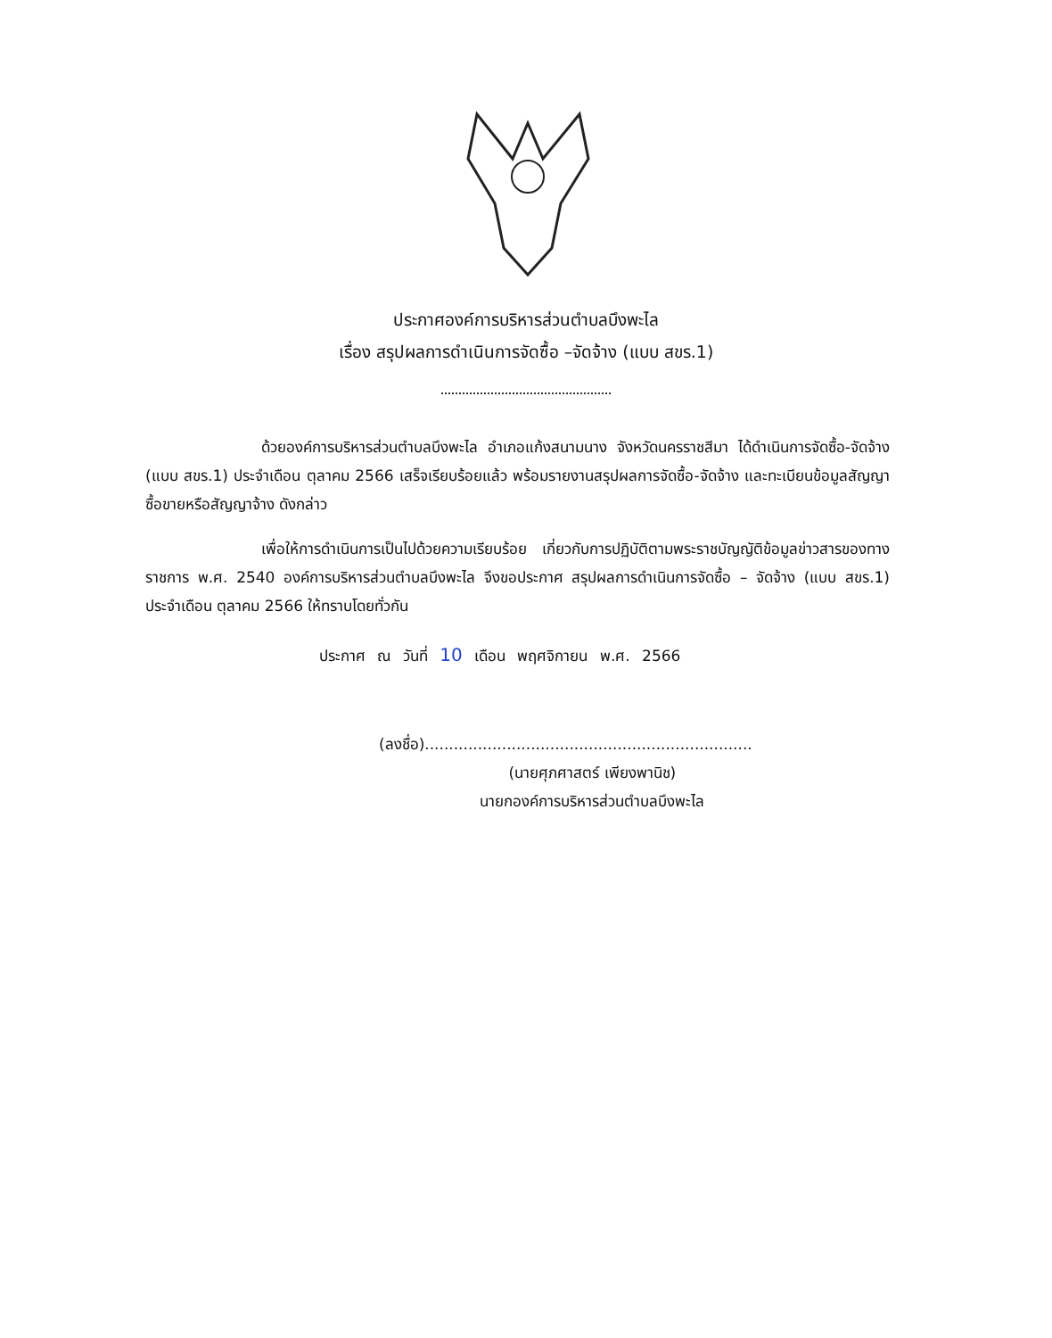ประกาศองค์การบริหารส่วนตำบลบึงพะไล
เรื่อง สรุปผลการดำเนินการจัดซื้อ –จัดจ้าง (แบบ สขร.1)
ด้วยองค์การบริหารส่วนตำบลบึงพะไล อำเภอแก้งสนามนาง จังหวัดนครราชสีมา ได้ดำเนินการจัดซื้อ-จัดจ้าง (แบบ สขร.1) ประจำเดือน ตุลาคม 2566 เสร็จเรียบร้อยแล้ว พร้อมรายงานสรุปผลการจัดซื้อ-จัดจ้าง และทะเบียนข้อมูลสัญญาซื้อขายหรือสัญญาจ้าง ดังกล่าว
เพื่อให้การดำเนินการเป็นไปด้วยความเรียบร้อย เกี่ยวกับการปฏิบัติตามพระราชบัญญัติข้อมูลข่าวสารของทางราชการ พ.ศ. 2540 องค์การบริหารส่วนตำบลบึงพะไล จึงขอประกาศ สรุปผลการดำเนินการจัดซื้อ – จัดจ้าง (แบบ สขร.1) ประจำเดือน ตุลาคม 2566 ให้ทราบโดยทั่วกัน
ประกาศ ณ วันที่ 10 เดือน พฤศจิกายน พ.ศ. 2566
(ลงชื่อ)....................................................................
(นายศุภศาสตร์ เพียงพานิช)
นายกองค์การบริหารส่วนตำบลบึงพะไล